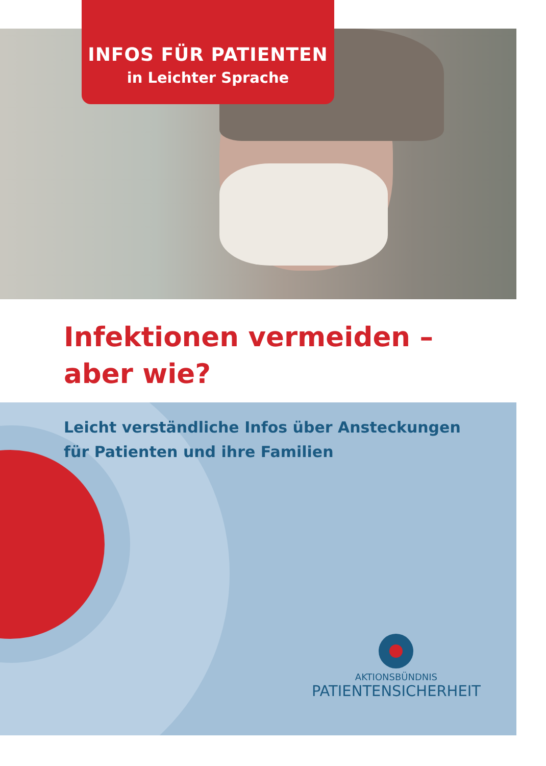INFOS FÜR PATIENTEN
in Leichter Sprache
Infektionen vermeiden –
aber wie?
Leicht verständliche Infos über Ansteckungen
für Patienten und ihre Familien
AKTIONSBÜNDNIS
PATIENTENSICHERHEIT